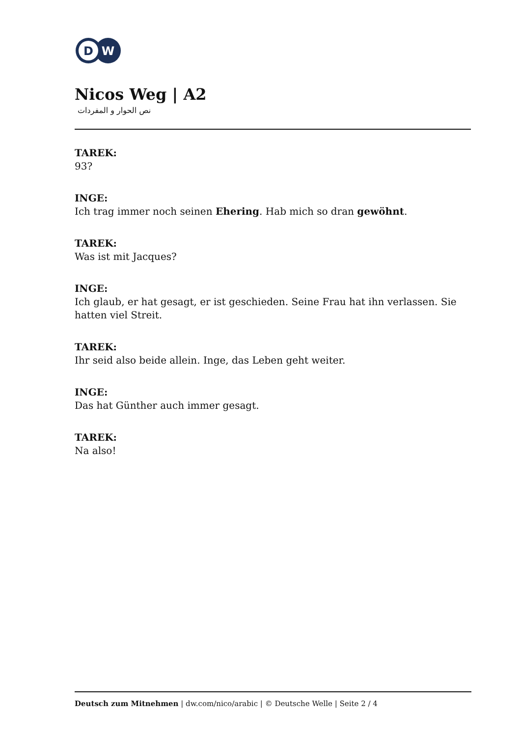D
W
Nicos Weg | A2
نص الحوار و المفردات
TAREK:
93?
INGE:
Ich trag immer noch seinen Ehering. Hab mich so dran gewöhnt.
TAREK:
Was ist mit Jacques?
INGE:
Ich glaub, er hat gesagt, er ist geschieden. Seine Frau hat ihn verlassen. Sie hatten viel Streit.
TAREK:
Ihr seid also beide allein. Inge, das Leben geht weiter.
INGE:
Das hat Günther auch immer gesagt.
TAREK:
Na also!
Deutsch zum Mitnehmen | dw.com/nico/arabic | © Deutsche Welle | Seite 2 / 4